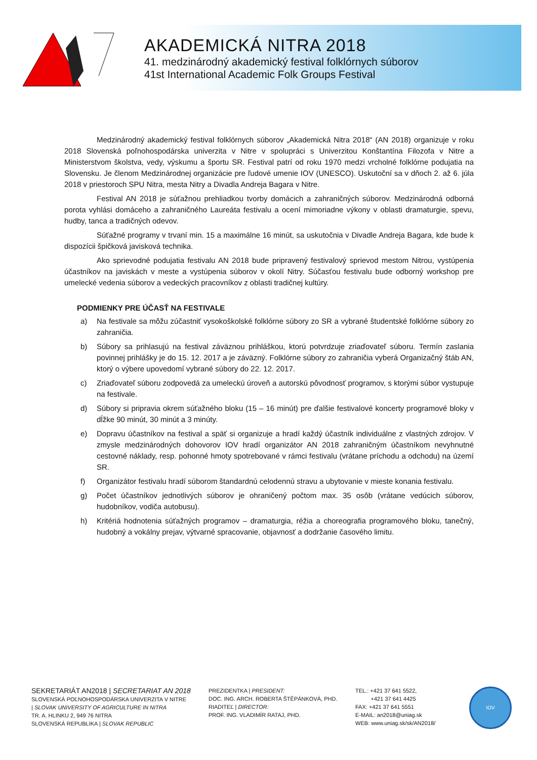AKADEMICKÁ NITRA 2018
41. medzinárodný akademický festival folklórnych súborov
41st International Academic Folk Groups Festival
Medzinárodný akademický festival folklórnych súborov „Akademická Nitra 2018“ (AN 2018) organizuje v roku 2018 Slovenská poľnohospodárska univerzita v Nitre v spolupráci s Univerzitou Konštantína Filozofa v Nitre a Ministerstvom školstva, vedy, výskumu a športu SR. Festival patrí od roku 1970 medzi vrcholné folklórne podujatia na Slovensku. Je členom Medzinárodnej organizácie pre ľudové umenie IOV (UNESCO). Uskutoční sa v dňoch 2. až 6. júla 2018 v priestoroch SPU Nitra, mesta Nitry a Divadla Andreja Bagara v Nitre.
Festival AN 2018 je súťažnou prehliadkou tvorby domácich a zahraničných súborov. Medzinárodná odborná porota vyhlási domáceho a zahraničného Laureáta festivalu a ocení mimoriadne výkony v oblasti dramaturgie, spevu, hudby, tanca a tradičných odevov.
Súťažné programy v trvaní min. 15 a maximálne 16 minút, sa uskutočnia v Divadle Andreja Bagara, kde bude k dispozícii špičková javisková technika.
Ako sprievodné podujatia festivalu AN 2018 bude pripravený festivalový sprievod mestom Nitrou, vystúpenia účastníkov na javiskách v meste a vystúpenia súborov v okolí Nitry. Súčasťou festivalu bude odborný workshop pre umelecké vedenia súborov a vedeckých pracovníkov z oblasti tradičnej kultúry.
PODMIENKY PRE ÚČASŤ NA FESTIVALE
a) Na festivale sa môžu zúčastniť vysokoškolské folklórne súbory zo SR a vybrané študentské folklórne súbory zo zahraničia.
b) Súbory sa prihlasujú na festival záväznou prihláškou, ktorú potvrdzuje zriaďovateľ súboru. Termín zaslania povinnej prihlášky je do 15. 12. 2017 a je záväzný. Folklórne súbory zo zahraničia vyberá Organizačný štáb AN, ktorý o výbere upovedomí vybrané súbory do 22. 12. 2017.
c) Zriaďovateľ súboru zodpovedá za umeleckú úroveň a autorskú pôvodnosť programov, s ktorými súbor vystupuje na festivale.
d) Súbory si pripravia okrem súťažného bloku (15 – 16 minút) pre ďalšie festivalové koncerty programové bloky v dĺžke 90 minút, 30 minút a 3 minúty.
e) Dopravu účastníkov na festival a späť si organizuje a hradí každý účastník individuálne z vlastných zdrojov. V zmysle medzinárodných dohovorov IOV hradí organizátor AN 2018 zahraničným účastníkom nevyhnutné cestovné náklady, resp. pohonné hmoty spotrebované v rámci festivalu (vrátane príchodu a odchodu) na území SR.
f) Organizátor festivalu hradí súborom štandardnú celodennú stravu a ubytovanie v mieste konania festivalu.
g) Počet účastníkov jednotlivých súborov je ohraničený počtom max. 35 osôb (vrátane vedúcich súborov, hudobníkov, vodiča autobusu).
h) Kritériá hodnotenia súťažných programov – dramaturgia, réžia a choreografia programového bloku, tanečný, hudobný a vokálny prejav, výtvarné spracovanie, objavnosť a dodržanie časového limitu.
SEKRETARIÁT AN2018 | SECRETARIAT AN 2018
SLOVENSKÁ POĽNOHOSPODÁRSKA UNIVERZITA V NITRE
| SLOVAK UNIVERSITY OF AGRICULTURE IN NITRA
TR. A. HLINKU 2, 949 76 NITRA
SLOVENSKÁ REPUBLIKA | SLOVAK REPUBLIC
PREZIDENTKA | PRESIDENT:
DOC. ING. ARCH. ROBERTA ŠTĚPÁNKOVÁ, PHD.
RIADITEĽ | DIRECTOR:
PROF. ING. VLADIMÍR RATAJ, PHD.
TEL.: +421 37 641 5522,
+421 37 641 4425
FAX: +421 37 641 5551
E-MAIL: an2018@uniag.sk
WEB: www.uniag.sk/sk/AN2018/
IOV